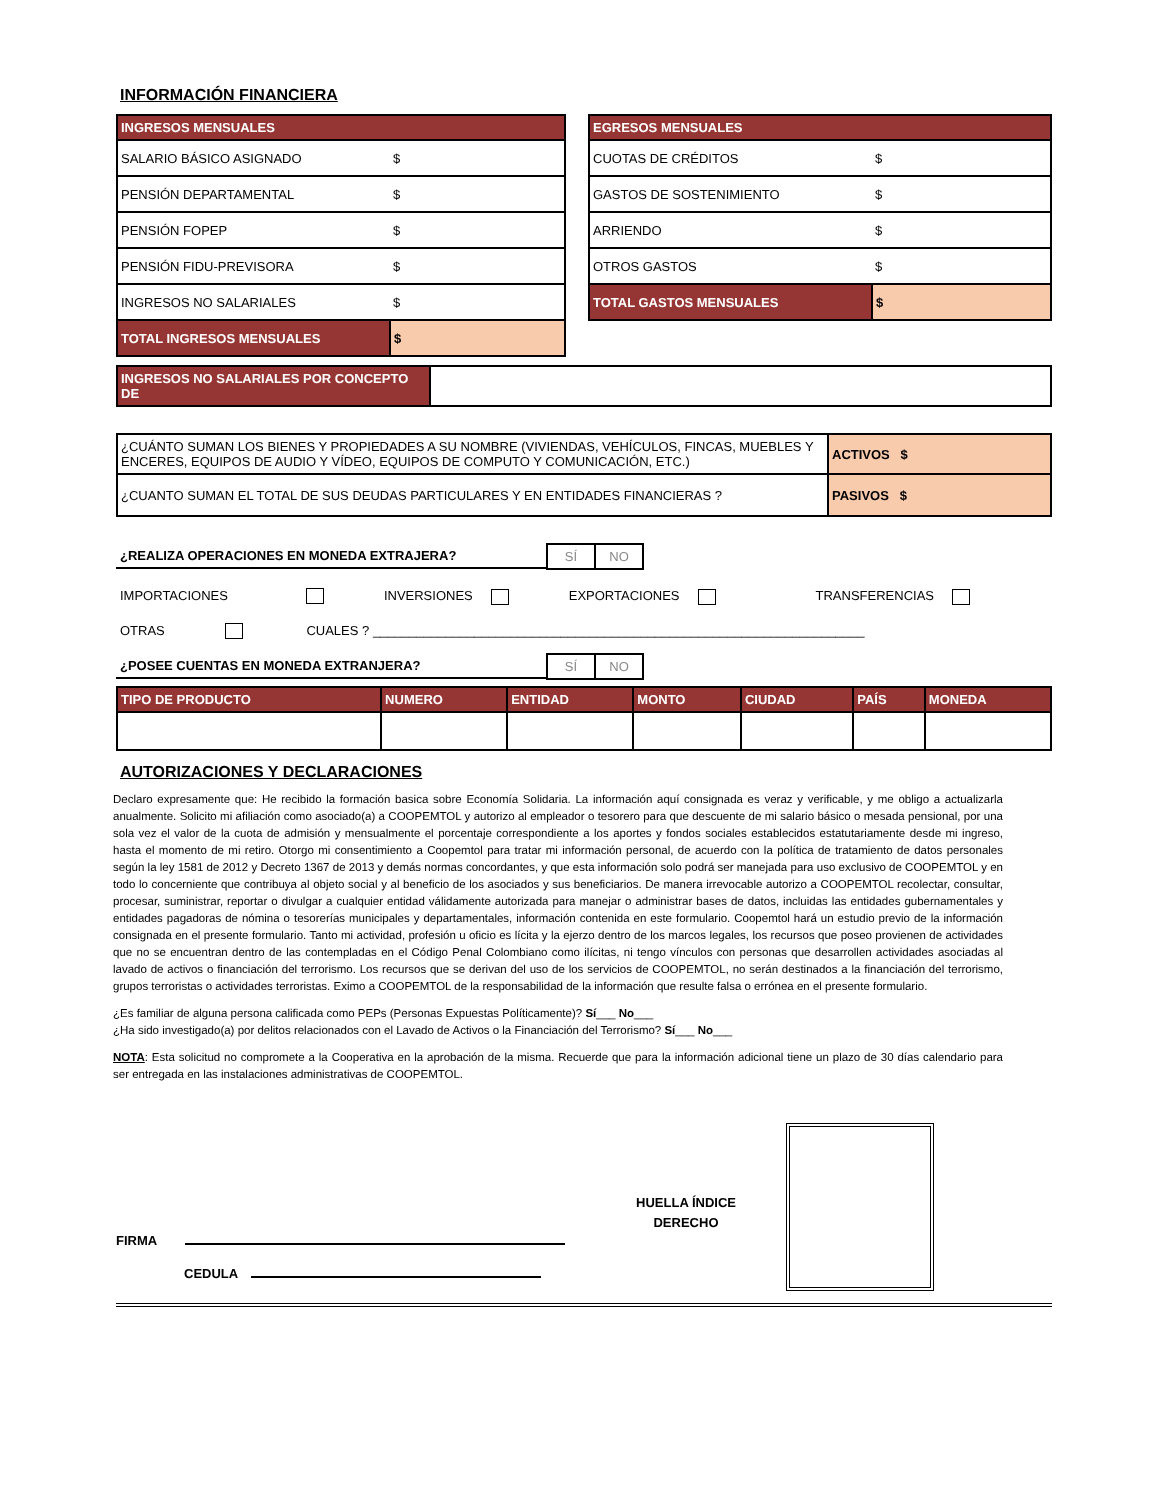INFORMACIÓN FINANCIERA
| INGRESOS MENSUALES | |
| SALARIO BÁSICO ASIGNADO | $ |
| PENSIÓN DEPARTAMENTAL | $ |
| PENSIÓN FOPEP | $ |
| PENSIÓN FIDU-PREVISORA | $ |
| INGRESOS NO SALARIALES | $ |
| TOTAL INGRESOS MENSUALES | $ |
| EGRESOS MENSUALES | |
| CUOTAS DE CRÉDITOS | $ |
| GASTOS DE SOSTENIMIENTO | $ |
| ARRIENDO | $ |
| OTROS GASTOS | $ |
| TOTAL GASTOS MENSUALES | $ |
| INGRESOS NO SALARIALES POR CONCEPTO DE | |
| ¿CUÁNTO SUMAN LOS BIENES Y PROPIEDADES A SU NOMBRE (VIVIENDAS, VEHÍCULOS, FINCAS, MUEBLES Y ENCERES, EQUIPOS DE AUDIO Y VÍDEO, EQUIPOS DE COMPUTO Y COMUNICACIÓN, ETC.) | ACTIVOS $ |
| ¿CUANTO SUMAN EL TOTAL DE SUS DEUDAS PARTICULARES Y EN ENTIDADES FINANCIERAS ? | PASIVOS $ |
¿REALIZA OPERACIONES EN MONEDA EXTRAJERA?
| SÍ | NO |
IMPORTACIONES INVERSIONES EXPORTACIONES TRANSFERENCIAS
OTRAS CUALES ? ____________________________________________________________________
¿POSEE CUENTAS EN MONEDA EXTRANJERA?
| SÍ | NO |
| TIPO DE PRODUCTO | NUMERO | ENTIDAD | MONTO | CIUDAD | PAÍS | MONEDA |
AUTORIZACIONES Y DECLARACIONES
Declaro expresamente que: He recibido la formación basica sobre Economía Solidaria. La información aquí consignada es veraz y verificable, y me obligo a actualizarla anualmente. Solicito mi afiliación como asociado(a) a COOPEMTOL y autorizo al empleador o tesorero para que descuente de mi salario básico o mesada pensional, por una sola vez el valor de la cuota de admisión y mensualmente el porcentaje correspondiente a los aportes y fondos sociales establecidos estatutariamente desde mi ingreso, hasta el momento de mi retiro. Otorgo mi consentimiento a Coopemtol para tratar mi información personal, de acuerdo con la política de tratamiento de datos personales según la ley 1581 de 2012 y Decreto 1367 de 2013 y demás normas concordantes, y que esta información solo podrá ser manejada para uso exclusivo de COOPEMTOL y en todo lo concerniente que contribuya al objeto social y al beneficio de los asociados y sus beneficiarios. De manera irrevocable autorizo a COOPEMTOL recolectar, consultar, procesar, suministrar, reportar o divulgar a cualquier entidad válidamente autorizada para manejar o administrar bases de datos, incluidas las entidades gubernamentales y entidades pagadoras de nómina o tesorerías municipales y departamentales, información contenida en este formulario. Coopemtol hará un estudio previo de la información consignada en el presente formulario. Tanto mi actividad, profesión u oficio es lícita y la ejerzo dentro de los marcos legales, los recursos que poseo provienen de actividades que no se encuentran dentro de las contempladas en el Código Penal Colombiano como ilícitas, ni tengo vínculos con personas que desarrollen actividades asociadas al lavado de activos o financiación del terrorismo. Los recursos que se derivan del uso de los servicios de COOPEMTOL, no serán destinados a la financiación del terrorismo, grupos terroristas o actividades terroristas. Eximo a COOPEMTOL de la responsabilidad de la información que resulte falsa o errónea en el presente formulario.
¿Es familiar de alguna persona calificada como PEPs (Personas Expuestas Políticamente)? Sí___ No___
¿Ha sido investigado(a) por delitos relacionados con el Lavado de Activos o la Financiación del Terrorismo? Sí___ No___
NOTA: Esta solicitud no compromete a la Cooperativa en la aprobación de la misma. Recuerde que para la información adicional tiene un plazo de 30 días calendario para ser entregada en las instalaciones administrativas de COOPEMTOL.
FIRMA
CEDULA
HUELLA ÍNDICE DERECHO